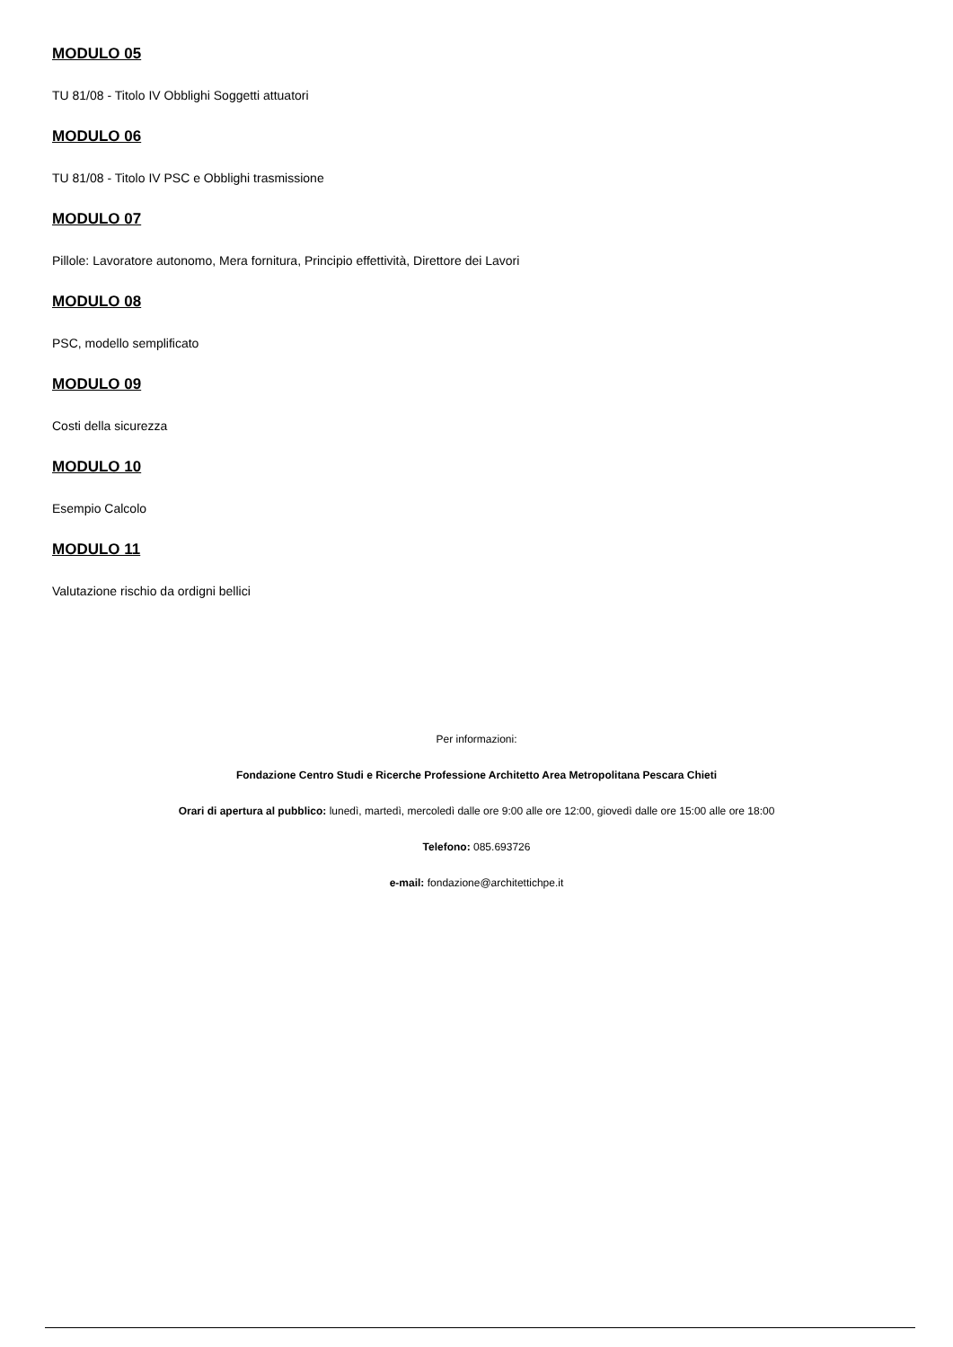MODULO 05
TU 81/08 - Titolo IV Obblighi Soggetti attuatori
MODULO 06
TU 81/08 - Titolo IV PSC e Obblighi trasmissione
MODULO 07
Pillole: Lavoratore autonomo, Mera fornitura, Principio effettività, Direttore dei Lavori
MODULO 08
PSC, modello semplificato
MODULO 09
Costi della sicurezza
MODULO 10
Esempio Calcolo
MODULO 11
Valutazione rischio da ordigni bellici
Per informazioni:
Fondazione Centro Studi e Ricerche Professione Architetto Area Metropolitana Pescara Chieti
Orari di apertura al pubblico: lunedì, martedì, mercoledì dalle ore 9:00 alle ore 12:00, giovedì dalle ore 15:00 alle ore 18:00
Telefono: 085.693726
e-mail: fondazione@architettichpe.it